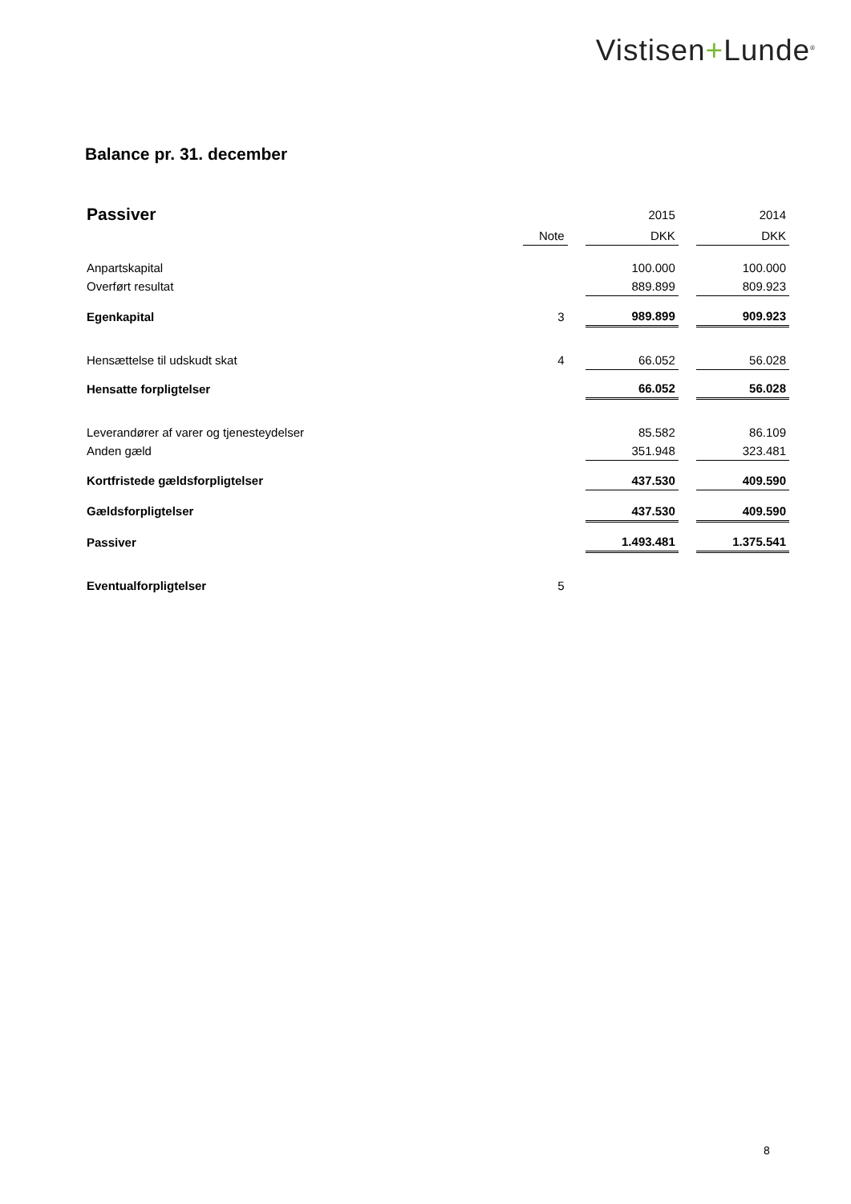Vistisen+Lunde<sup>®</sup>
Balance pr. 31. december
| Passiver | | | 2015 | | 2014 |
| | Note | | DKK | | DKK |
| Anpartskapital | | | 100.000 | | 100.000 |
| Overført resultat | | | 889.899 | | 809.923 |
| Egenkapital | 3 | | 989.899 | | 909.923 |
| Hensættelse til udskudt skat | 4 | | 66.052 | | 56.028 |
| Hensatte forpligtelser | | | 66.052 | | 56.028 |
| Leverandører af varer og tjenesteydelser | | | 85.582 | | 86.109 |
| Anden gæld | | | 351.948 | | 323.481 |
| Kortfristede gældsforpligtelser | | | 437.530 | | 409.590 |
| Gældsforpligtelser | | | 437.530 | | 409.590 |
| Passiver | | | 1.493.481 | | 1.375.541 |
| Eventualforpligtelser | 5 | | | | |
8